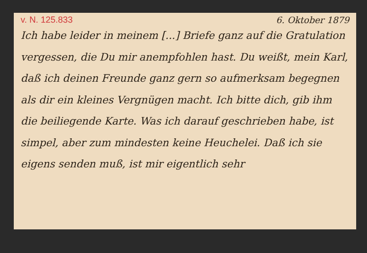v. N. 125.833 6. Oktober 1879
Ich habe leider in meinem [...] Briefe ganz auf die Gratulation vergessen, die Du mir an­empfohlen hast. Du weißt, mein Karl, daß ich deinen Freunde ganz gern so aufmerksam begeg­nen als dir ein kleines Vergnügen macht. Ich bitte dich, gib ihm die beiliegende Karte. Was ich darauf geschrieben habe, ist simpel, aber zum mindesten keine Heuchelei. Daß ich sie eigens senden muß, ist mir eigentlich sehr